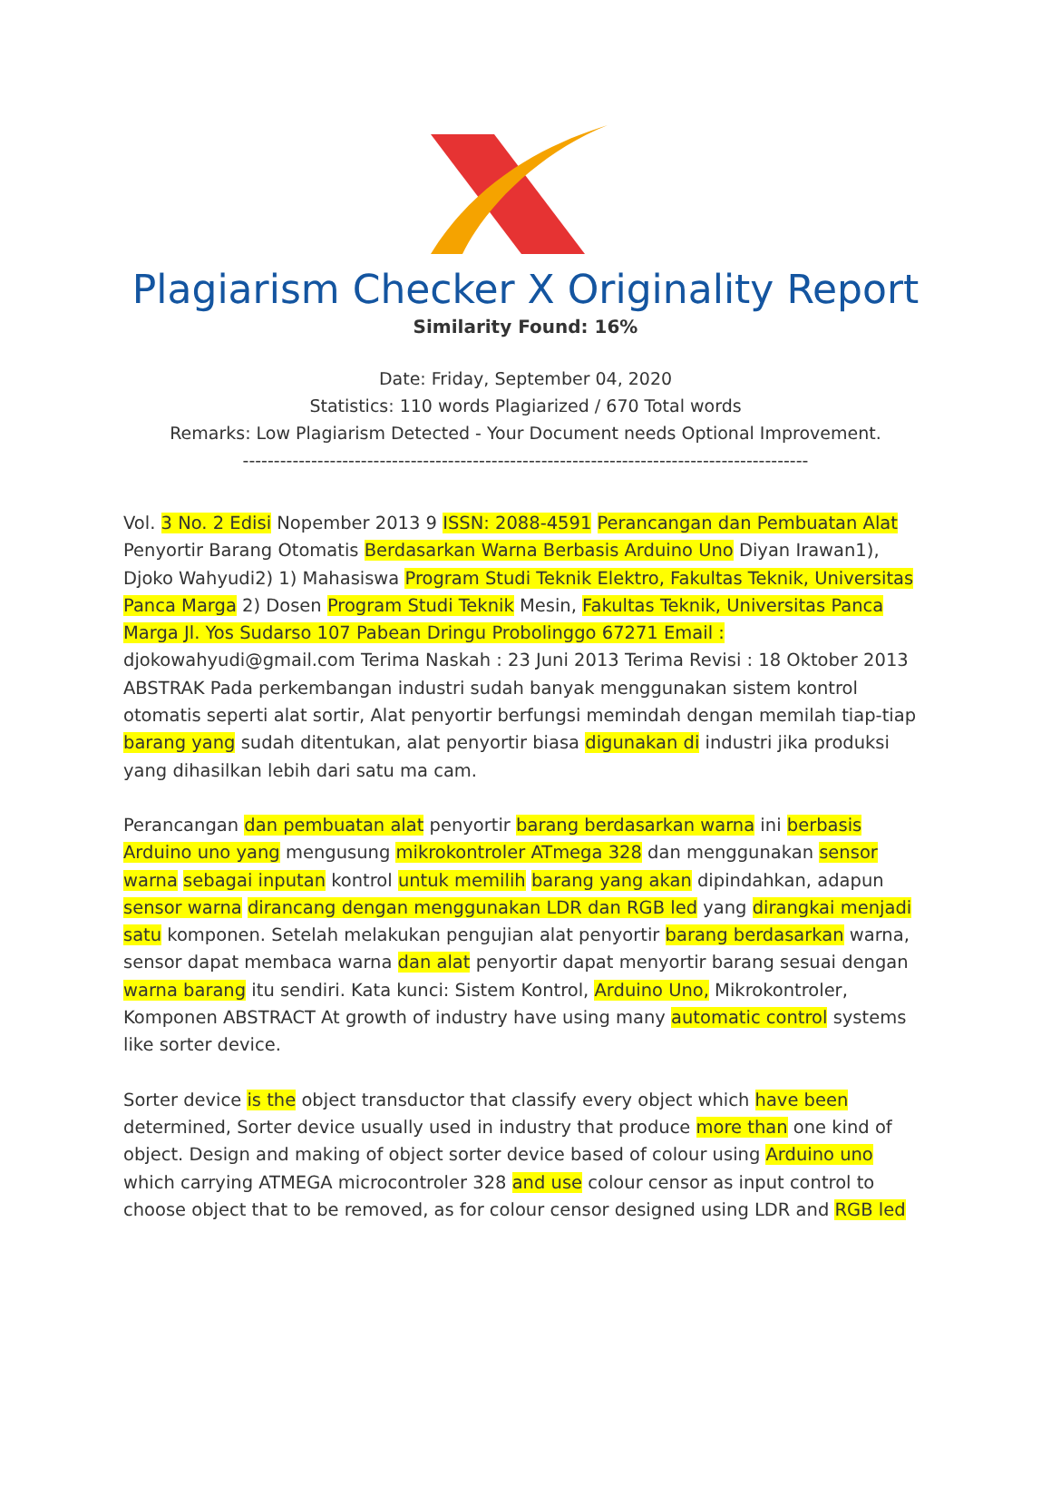Plagiarism Checker X Originality Report
Similarity Found: 16%
Date: Friday, September 04, 2020
Statistics: 110 words Plagiarized / 670 Total words
Remarks: Low Plagiarism Detected - Your Document needs Optional Improvement.
-------------------------------------------------------------------------------------------
Vol. 3 No. 2 Edisi Nopember 2013 9 ISSN: 2088-4591 Perancangan dan Pembuatan Alat Penyortir Barang Otomatis Berdasarkan Warna Berbasis Arduino Uno Diyan Irawan1), Djoko Wahyudi2) 1) Mahasiswa Program Studi Teknik Elektro, Fakultas Teknik, Universitas Panca Marga 2) Dosen Program Studi Teknik Mesin, Fakultas Teknik, Universitas Panca Marga Jl. Yos Sudarso 107 Pabean Dringu Probolinggo 67271 Email : djokowahyudi@gmail.com Terima Naskah : 23 Juni 2013 Terima Revisi : 18 Oktober 2013 ABSTRAK Pada perkembangan industri sudah banyak menggunakan sistem kontrol otomatis seperti alat sortir, Alat penyortir berfungsi memindah dengan memilah tiap-tiap barang yang sudah ditentukan, alat penyortir biasa digunakan di industri jika produksi yang dihasilkan lebih dari satu ma cam.
Perancangan dan pembuatan alat penyortir barang berdasarkan warna ini berbasis Arduino uno yang mengusung mikrokontroler ATmega 328 dan menggunakan sensor warna sebagai inputan kontrol untuk memilih barang yang akan dipindahkan, adapun sensor warna dirancang dengan menggunakan LDR dan RGB led yang dirangkai menjadi satu komponen. Setelah melakukan pengujian alat penyortir barang berdasarkan warna, sensor dapat membaca warna dan alat penyortir dapat menyortir barang sesuai dengan warna barang itu sendiri. Kata kunci: Sistem Kontrol, Arduino Uno, Mikrokontroler, Komponen ABSTRACT At growth of industry have using many automatic control systems like sorter device.
Sorter device is the object transductor that classify every object which have been determined, Sorter device usually used in industry that produce more than one kind of object. Design and making of object sorter device based of colour using Arduino uno which carrying ATMEGA microcontroler 328 and use colour censor as input control to choose object that to be removed, as for colour censor designed using LDR and RGB led